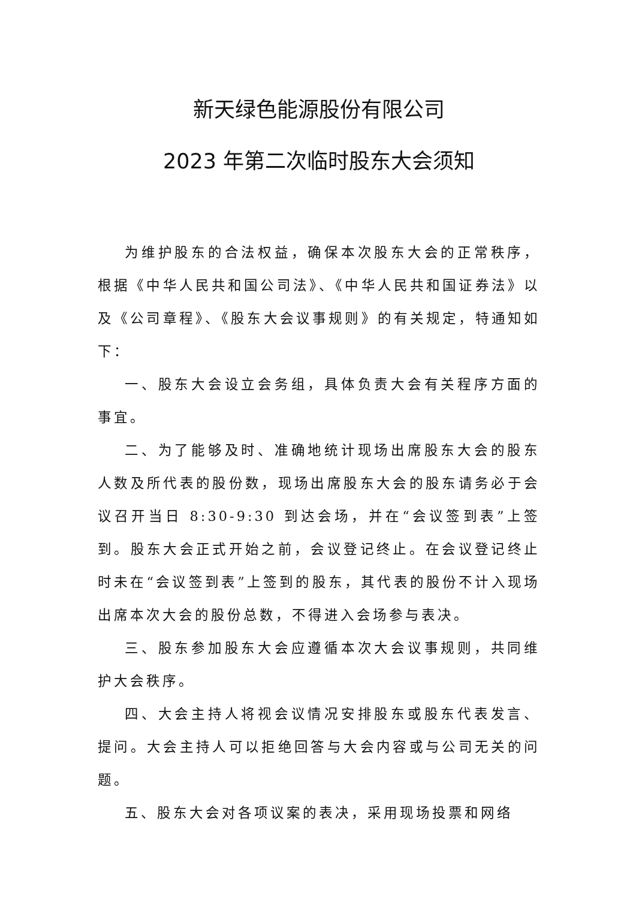新天绿色能源股份有限公司
2023 年第二次临时股东大会须知
为维护股东的合法权益，确保本次股东大会的正常秩序，根据《中华人民共和国公司法》、《中华人民共和国证券法》以及《公司章程》、《股东大会议事规则》的有关规定，特通知如下：
一、股东大会设立会务组，具体负责大会有关程序方面的事宜。
二、为了能够及时、准确地统计现场出席股东大会的股东人数及所代表的股份数，现场出席股东大会的股东请务必于会议召开当日 8:30-9:30 到达会场，并在“会议签到表”上签到。股东大会正式开始之前，会议登记终止。在会议登记终止时未在“会议签到表”上签到的股东，其代表的股份不计入现场出席本次大会的股份总数，不得进入会场参与表决。
三、股东参加股东大会应遵循本次大会议事规则，共同维护大会秩序。
四、大会主持人将视会议情况安排股东或股东代表发言、提问。大会主持人可以拒绝回答与大会内容或与公司无关的问题。
五、股东大会对各项议案的表决，采用现场投票和网络